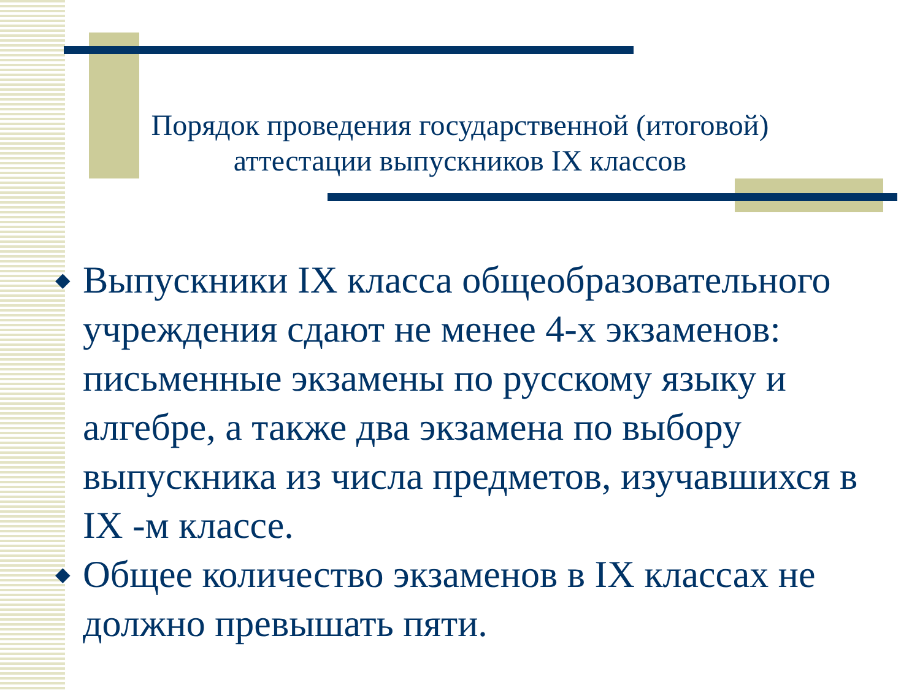Порядок проведения государственной (итоговой)
аттестации выпускников IX классов
◆ Выпускники IX класса общеобразовательного учреждения сдают не менее 4-х экзаменов: письменные экзамены по русскому языку и алгебре, а также два экзамена по выбору выпускника из числа предметов, изучавшихся в IX -м классе.
◆ Общее количество экзаменов в IX классах не должно превышать пяти.